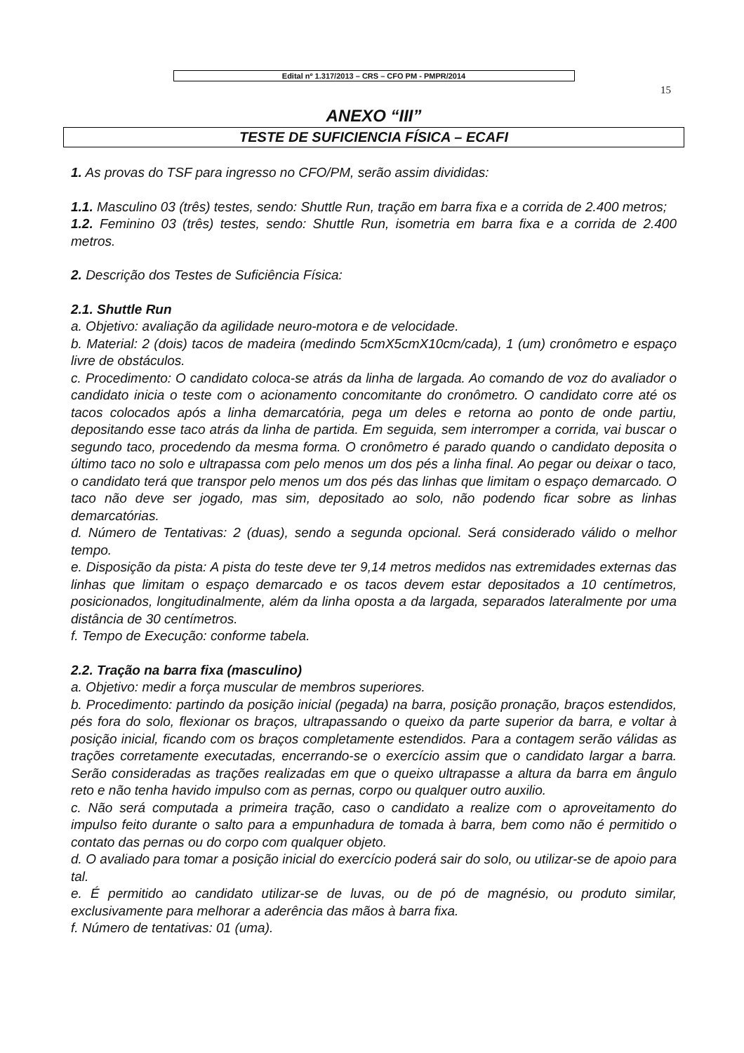Edital nº 1.317/2013 – CRS – CFO PM - PMPR/2014
15
ANEXO “III”
TESTE DE SUFICIENCIA FÍSICA – ECAFI
1. As provas do TSF para ingresso no CFO/PM, serão assim divididas:
1.1. Masculino 03 (três) testes, sendo: Shuttle Run, tração em barra fixa e a corrida de 2.400 metros;
1.2. Feminino 03 (três) testes, sendo: Shuttle Run, isometria em barra fixa e a corrida de 2.400 metros.
2. Descrição dos Testes de Suficiência Física:
2.1. Shuttle Run
a. Objetivo: avaliação da agilidade neuro-motora e de velocidade.
b. Material: 2 (dois) tacos de madeira (medindo 5cmX5cmX10cm/cada), 1 (um) cronômetro e espaço livre de obstáculos.
c. Procedimento: O candidato coloca-se atrás da linha de largada. Ao comando de voz do avaliador o candidato inicia o teste com o acionamento concomitante do cronômetro. O candidato corre até os tacos colocados após a linha demarcatória, pega um deles e retorna ao ponto de onde partiu, depositando esse taco atrás da linha de partida. Em seguida, sem interromper a corrida, vai buscar o segundo taco, procedendo da mesma forma. O cronômetro é parado quando o candidato deposita o último taco no solo e ultrapassa com pelo menos um dos pés a linha final. Ao pegar ou deixar o taco, o candidato terá que transpor pelo menos um dos pés das linhas que limitam o espaço demarcado. O taco não deve ser jogado, mas sim, depositado ao solo, não podendo ficar sobre as linhas demarcatórias.
d. Número de Tentativas: 2 (duas), sendo a segunda opcional. Será considerado válido o melhor tempo.
e. Disposição da pista: A pista do teste deve ter 9,14 metros medidos nas extremidades externas das linhas que limitam o espaço demarcado e os tacos devem estar depositados a 10 centímetros, posicionados, longitudinalmente, além da linha oposta a da largada, separados lateralmente por uma distância de 30 centímetros.
f. Tempo de Execução: conforme tabela.
2.2. Tração na barra fixa (masculino)
a. Objetivo: medir a força muscular de membros superiores.
b. Procedimento: partindo da posição inicial (pegada) na barra, posição pronação, braços estendidos, pés fora do solo, flexionar os braços, ultrapassando o queixo da parte superior da barra, e voltar à posição inicial, ficando com os braços completamente estendidos. Para a contagem serão válidas as trações corretamente executadas, encerrando-se o exercício assim que o candidato largar a barra. Serão consideradas as trações realizadas em que o queixo ultrapasse a altura da barra em ângulo reto e não tenha havido impulso com as pernas, corpo ou qualquer outro auxilio.
c. Não será computada a primeira tração, caso o candidato a realize com o aproveitamento do impulso feito durante o salto para a empunhadura de tomada à barra, bem como não é permitido o contato das pernas ou do corpo com qualquer objeto.
d. O avaliado para tomar a posição inicial do exercício poderá sair do solo, ou utilizar-se de apoio para tal.
e. É permitido ao candidato utilizar-se de luvas, ou de pó de magnésio, ou produto similar, exclusivamente para melhorar a aderência das mãos à barra fixa.
f. Número de tentativas: 01 (uma).